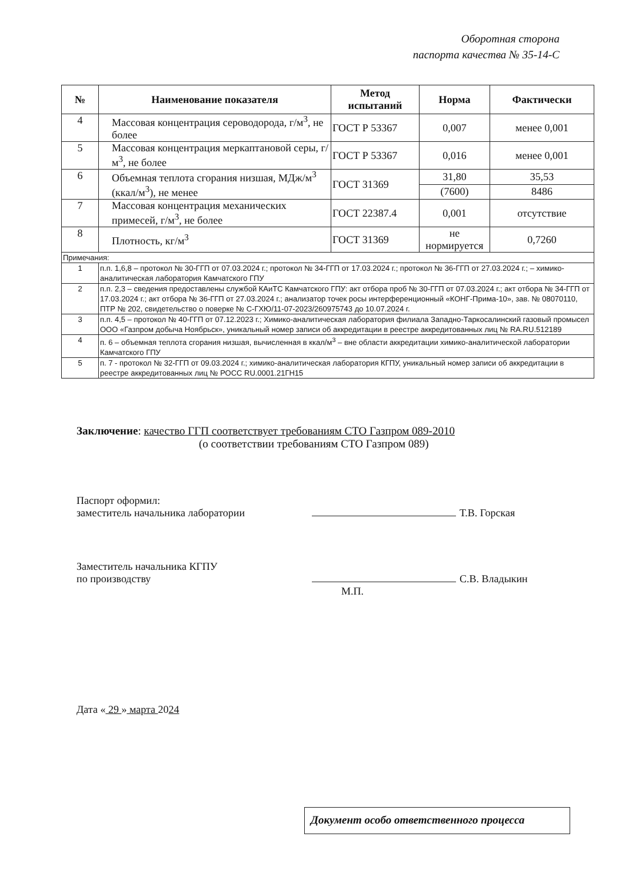Оборотная сторона
паспорта качества № 35-14-С
| № | Наименование показателя | Метод испытаний | Норма | Фактически |
| --- | --- | --- | --- | --- |
| 4 | Массовая концентрация сероводорода, г/м<sup>3</sup>, не более | ГОСТ Р 53367 | 0,007 | менее 0,001 |
| 5 | Массовая концентрация меркаптановой серы, г/м<sup>3</sup>, не более | ГОСТ Р 53367 | 0,016 | менее 0,001 |
| 6 | Объемная теплота сгорания низшая, МДж/м<sup>3</sup> (ккал/м<sup>3</sup>), не менее | ГОСТ 31369 | 31,80 | 35,53 |
| | | | (7600) | 8486 |
| 7 | Массовая концентрация механических примесей, г/м<sup>3</sup>, не более | ГОСТ 22387.4 | 0,001 | отсутствие |
| 8 | Плотность, кг/м<sup>3</sup> | ГОСТ 31369 | не нормируется | 0,7260 |
| Примечания: | | | | |
| 1 | п.п. 1,6,8 – протокол № 30-ГГП от 07.03.2024 г.; протокол № 34-ГГП от 17.03.2024 г.; протокол № 36-ГГП от 27.03.2024 г.; – химико-аналитическая лаборатория Камчатского ГПУ | | | |
| 2 | п.п. 2,3 – сведения предоставлены службой КАиТС Камчатского ГПУ: акт отбора проб № 30-ГГП от 07.03.2024 г.; акт отбора № 34-ГГП от 17.03.2024 г.; акт отбора № 36-ГГП от 27.03.2024 г.; анализатор точек росы интерференционный «КОНГ-Прима-10», зав. № 08070110, ПТР № 202, свидетельство о поверке № С-ГХЮ/11-07-2023/260975743 до 10.07.2024 г. | | | |
| 3 | п.п. 4,5 – протокол № 40-ГГП от 07.12.2023 г.; Химико-аналитическая лаборатория филиала Западно-Таркосалинский газовый промысел ООО «Газпром добыча Ноябрьск», уникальный номер записи об аккредитации в реестре аккредитованных лиц № RA.RU.512189 | | | |
| 4 | п. 6 – объемная теплота сгорания низшая, вычисленная в ккал/м<sup>3</sup> – вне области аккредитации химико-аналитической лаборатории Камчатского ГПУ | | | |
| 5 | п. 7 - протокол № 32-ГГП от 09.03.2024 г.; химико-аналитическая лаборатория КГПУ, уникальный номер записи об аккредитации в реестре аккредитованных лиц № РОСС RU.0001.21ГН15 | | | |
Заключение: качество ГГП соответствует требованиям СТО Газпром 089-2010
(о соответствии требованиям СТО Газпром 089)
Паспорт оформил:
заместитель начальника лаборатории
Т.В. Горская
Заместитель начальника КГПУ
по производству
С.В. Владыкин
М.П.
Дата « 29 » марта 20 24
Документ особо ответственного процесса